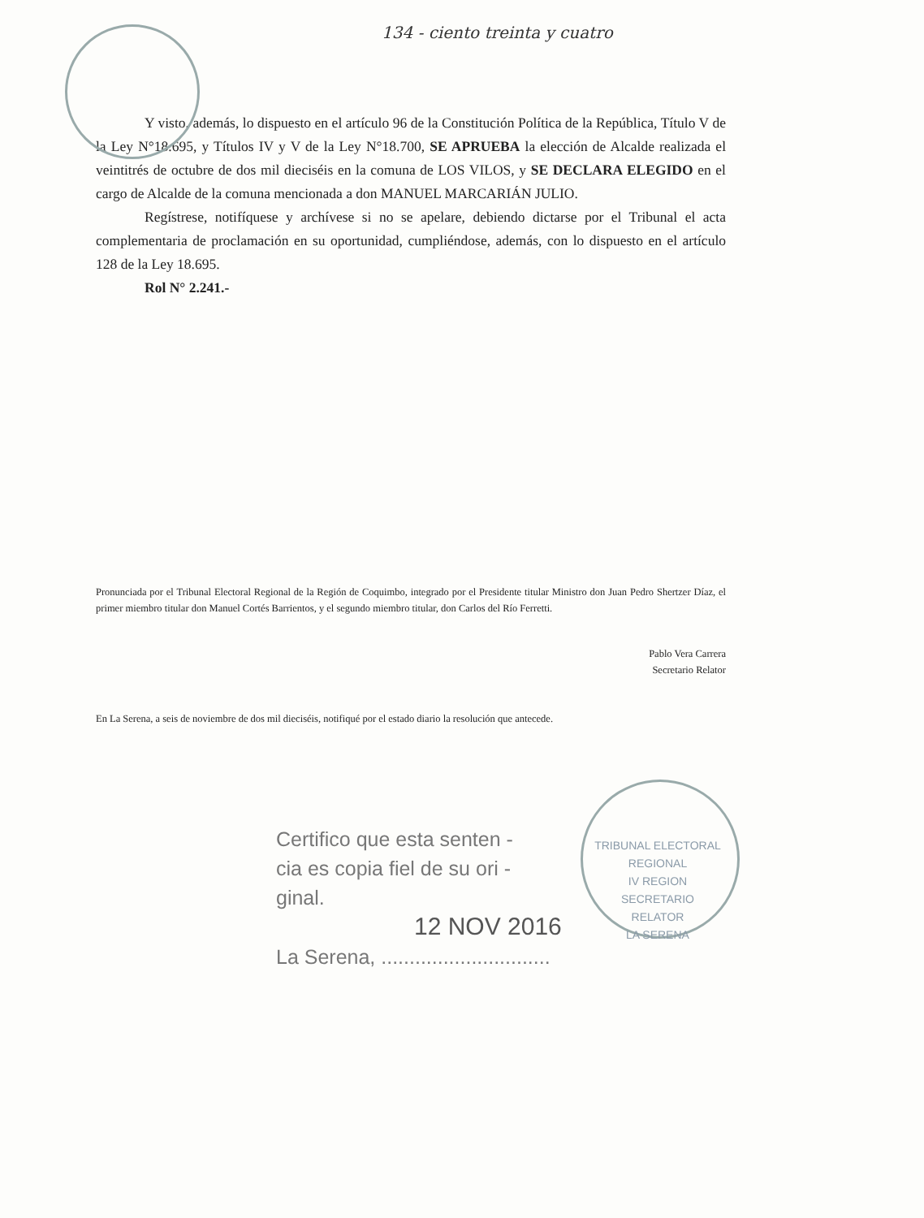134 - ciento treinta y cuatro
Y visto, además, lo dispuesto en el artículo 96 de la Constitución Política de la República, Título V de la Ley N°18.695, y Títulos IV y V de la Ley N°18.700, SE APRUEBA la elección de Alcalde realizada el veintitrés de octubre de dos mil dieciséis en la comuna de LOS VILOS, y SE DECLARA ELEGIDO en el cargo de Alcalde de la comuna mencionada a don MANUEL MARCARIÁN JULIO.
Regístrese, notifíquese y archívese si no se apelare, debiendo dictarse por el Tribunal el acta complementaria de proclamación en su oportunidad, cumpliéndose, además, con lo dispuesto en el artículo 128 de la Ley 18.695.
Rol N° 2.241.-
Pronunciada por el Tribunal Electoral Regional de la Región de Coquimbo, integrado por el Presidente titular Ministro don Juan Pedro Shertzer Díaz, el primer miembro titular don Manuel Cortés Barrientos, y el segundo miembro titular, don Carlos del Río Ferretti.
Pablo Vera Carrera
Secretario Relator
En La Serena, a seis de noviembre de dos mil dieciséis, notifiqué por el estado diario la resolución que antecede.
Certifico que esta senten -
cia es copia fiel de su ori -
ginal.
12 NOV 2016
La Serena, ..............................
TRIBUNAL ELECTORAL REGIONAL
IV REGION
SECRETARIO
RELATOR
LA SERENA